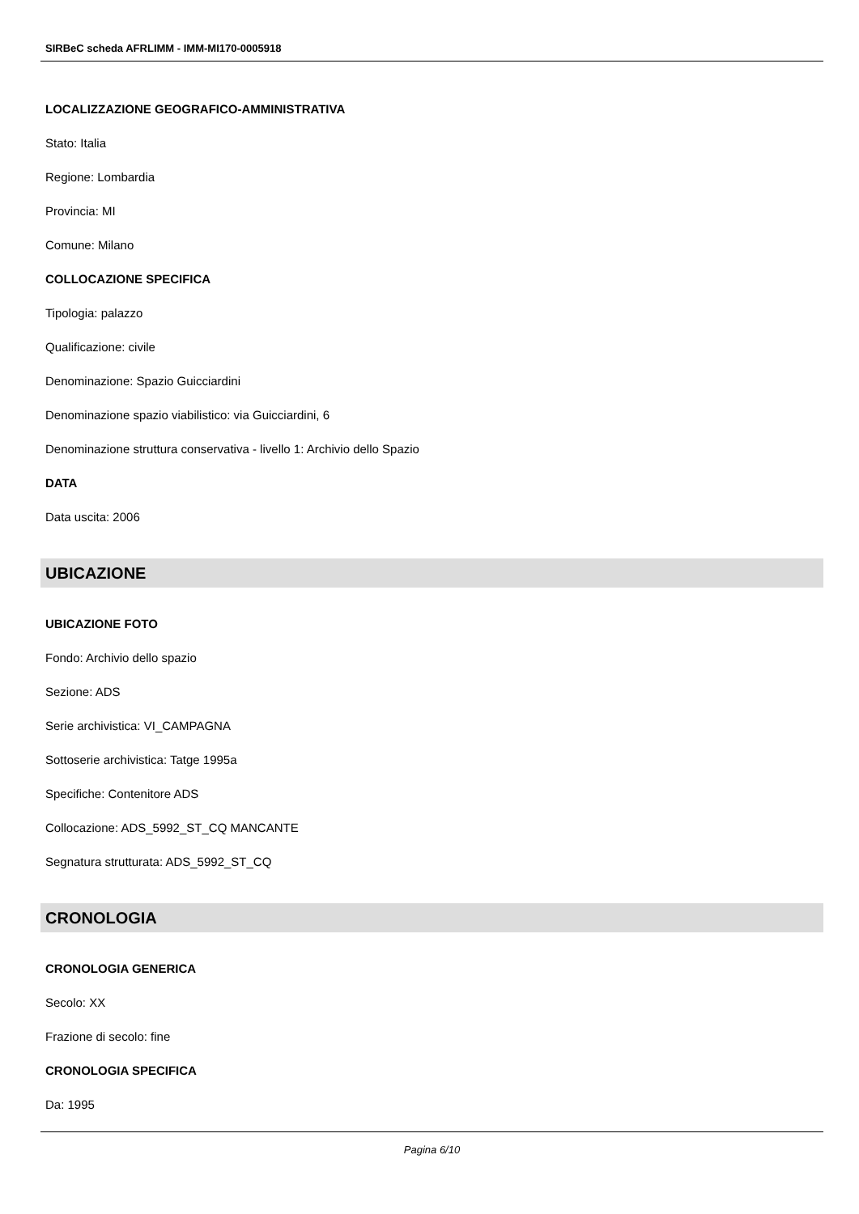SIRBeC scheda AFRLIMM - IMM-MI170-0005918
LOCALIZZAZIONE GEOGRAFICO-AMMINISTRATIVA
Stato: Italia
Regione: Lombardia
Provincia: MI
Comune: Milano
COLLOCAZIONE SPECIFICA
Tipologia: palazzo
Qualificazione: civile
Denominazione: Spazio Guicciardini
Denominazione spazio viabilistico: via Guicciardini, 6
Denominazione struttura conservativa - livello 1: Archivio dello Spazio
DATA
Data uscita: 2006
UBICAZIONE
UBICAZIONE FOTO
Fondo: Archivio dello spazio
Sezione: ADS
Serie archivistica: VI_CAMPAGNA
Sottoserie archivistica: Tatge 1995a
Specifiche: Contenitore ADS
Collocazione: ADS_5992_ST_CQ MANCANTE
Segnatura strutturata: ADS_5992_ST_CQ
CRONOLOGIA
CRONOLOGIA GENERICA
Secolo: XX
Frazione di secolo: fine
CRONOLOGIA SPECIFICA
Da: 1995
Pagina 6/10